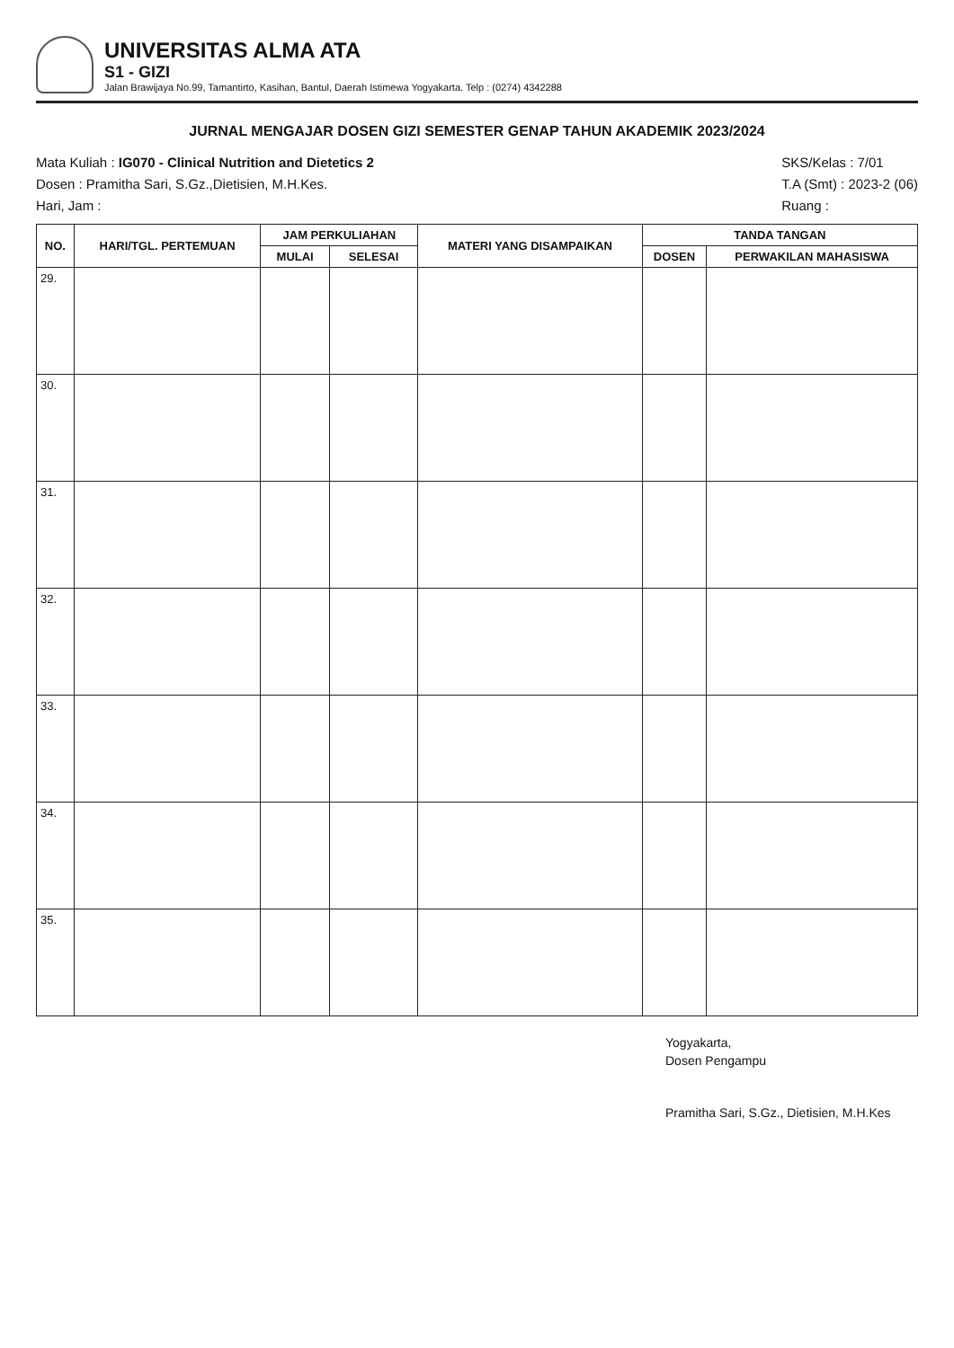UNIVERSITAS ALMA ATA
S1 - GIZI
Jalan Brawijaya No.99, Tamantirto, Kasihan, Bantul, Daerah Istimewa Yogyakarta. Telp : (0274) 4342288
JURNAL MENGAJAR DOSEN GIZI SEMESTER GENAP TAHUN AKADEMIK 2023/2024
Mata Kuliah : IG070 - Clinical Nutrition and Dietetics 2
Dosen : Pramitha Sari, S.Gz.,Dietisien, M.H.Kes.
Hari, Jam :
SKS/Kelas : 7/01
T.A (Smt) : 2023-2 (06)
Ruang :
| NO. | HARI/TGL. PERTEMUAN | JAM PERKULIAHAN | | MATERI YANG DISAMPAIKAN | TANDA TANGAN | |
| --- | --- | --- | --- | --- | --- | --- |
| | | MULAI | SELESAI | | DOSEN | PERWAKILAN MAHASISWA |
| 29. | | | | | | |
| 30. | | | | | | |
| 31. | | | | | | |
| 32. | | | | | | |
| 33. | | | | | | |
| 34. | | | | | | |
| 35. | | | | | | |
Yogyakarta,
Dosen Pengampu
Pramitha Sari, S.Gz., Dietisien, M.H.Kes